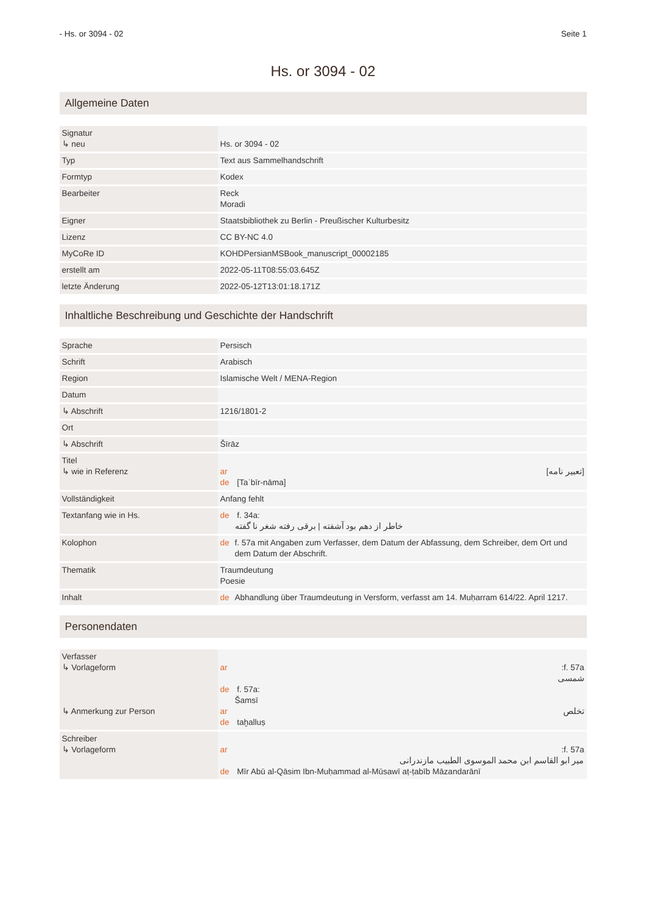- Hs. or 3094 - 02 Seite 1
Hs. or 3094 - 02
Allgemeine Daten
| Signatur ↳ neu | Hs. or 3094 - 02 |
| Typ | Text aus Sammelhandschrift |
| Formtyp | Kodex |
| Bearbeiter | Reck Moradi |
| Eigner | Staatsbibliothek zu Berlin - Preußischer Kulturbesitz |
| Lizenz | CC BY-NC 4.0 |
| MyCoRe ID | KOHDPersianMSBook_manuscript_00002185 |
| erstellt am | 2022-05-11T08:55:03.645Z |
| letzte Änderung | 2022-05-12T13:01:18.171Z |
Inhaltliche Beschreibung und Geschichte der Handschrift
| Sprache | Persisch |
| Schrift | Arabisch |
| Region | Islamische Welt / MENA-Region |
| Datum | |
| ↳ Abschrift | 1216/1801-2 |
| Ort | |
| ↳ Abschrift | Šīrāz |
| Titel ↳ wie in Referenz | ar [تعبير نامه] de [Taʿbīr-nāma] |
| Vollständigkeit | Anfang fehlt |
| Textanfang wie in Hs. | de f. 34a: خاطر از دهم بود آشفته / برقی رفته شغر نا گفته |
| Kolophon | de f. 57a mit Angaben zum Verfasser, dem Datum der Abfassung, dem Schreiber, dem Ort und dem Datum der Abschrift. |
| Thematik | Traumdeutung Poesie |
| Inhalt | de Abhandlung über Traumdeutung in Versform, verfasst am 14. Muḥarram 614/22. April 1217. |
Personendaten
| Verfasser ↳ Vorlageform ↳ Anmerkung zur Person | ar f. 57a: شمسی de f. 57a: Šamsī ar تخلص de taḫalluṣ |
| Schreiber ↳ Vorlageform | ar f. 57a: میر ابو القاسم ابن محمد الموسوی الطبیب مازندرانی de Mīr Abū al-Qāsim Ibn-Muḥammad al-Mūsawī aṭ-ṭabīb Māzandarānī |